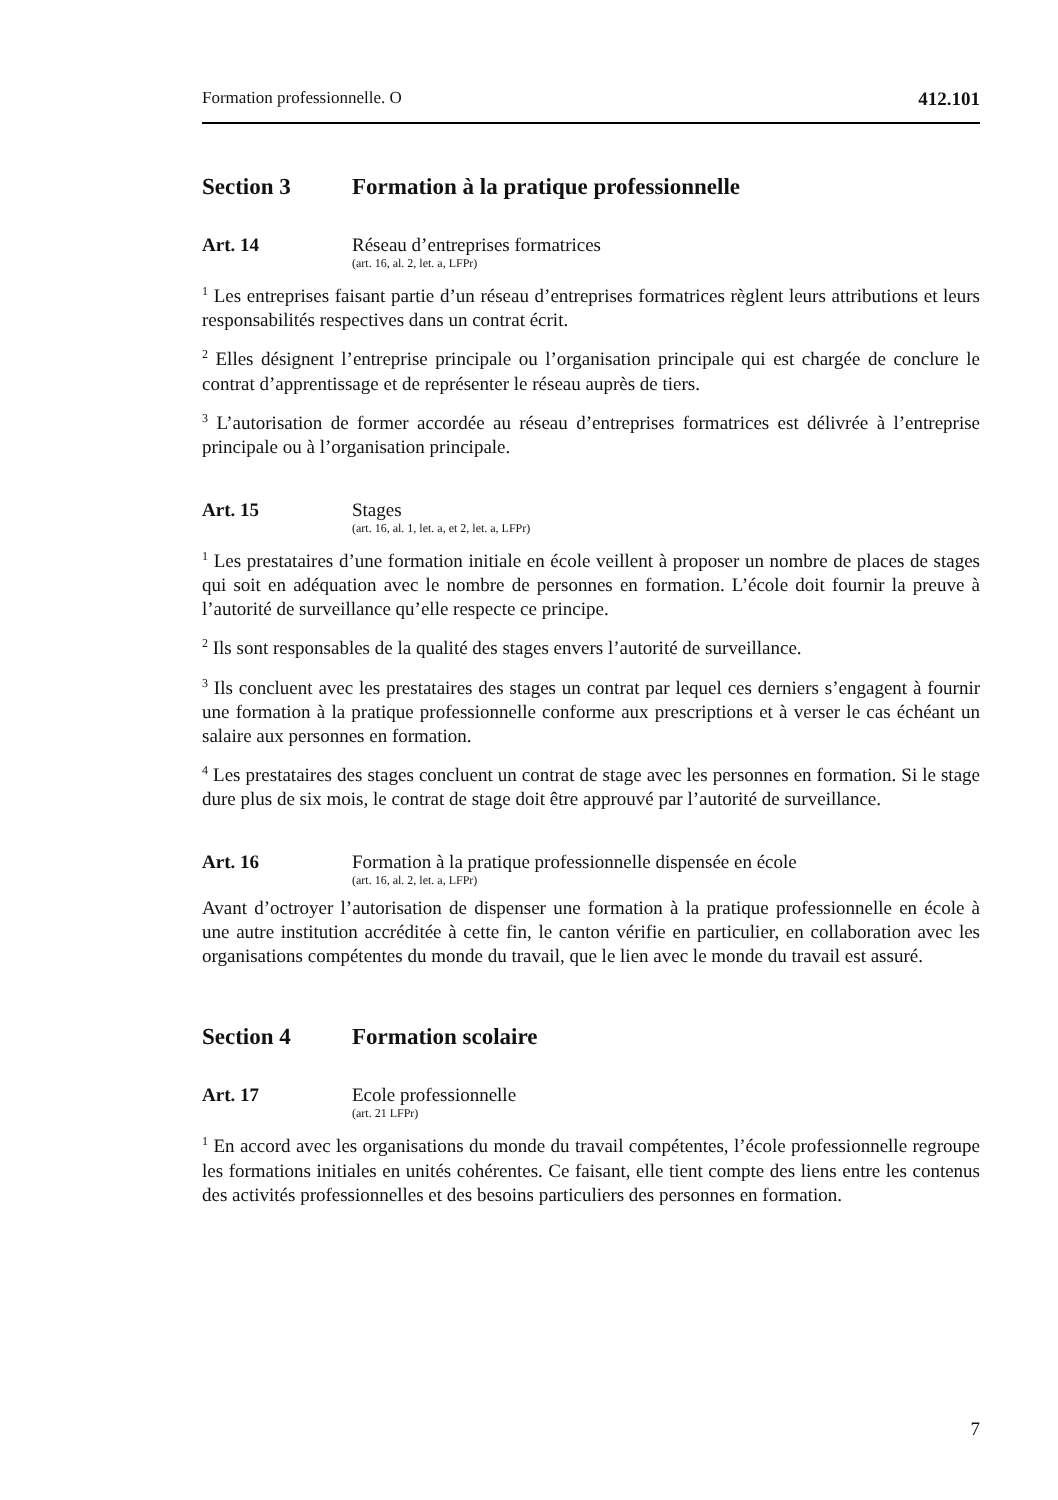Formation professionnelle. O 412.101
Section 3 Formation à la pratique professionnelle
Art. 14 Réseau d’entreprises formatrices
(art. 16, al. 2, let. a, LFPr)
<sup>1</sup> Les entreprises faisant partie d’un réseau d’entreprises formatrices règlent leurs attributions et leurs responsabilités respectives dans un contrat écrit.
<sup>2</sup> Elles désignent l’entreprise principale ou l’organisation principale qui est chargée de conclure le contrat d’apprentissage et de représenter le réseau auprès de tiers.
<sup>3</sup> L’autorisation de former accordée au réseau d’entreprises formatrices est délivrée à l’entreprise principale ou à l’organisation principale.
Art. 15 Stages
(art. 16, al. 1, let. a, et 2, let. a, LFPr)
<sup>1</sup> Les prestataires d’une formation initiale en école veillent à proposer un nombre de places de stages qui soit en adéquation avec le nombre de personnes en formation. L’école doit fournir la preuve à l’autorité de surveillance qu’elle respecte ce principe.
<sup>2</sup> Ils sont responsables de la qualité des stages envers l’autorité de surveillance.
<sup>3</sup> Ils concluent avec les prestataires des stages un contrat par lequel ces derniers s’engagent à fournir une formation à la pratique professionnelle conforme aux prescriptions et à verser le cas échéant un salaire aux personnes en formation.
<sup>4</sup> Les prestataires des stages concluent un contrat de stage avec les personnes en formation. Si le stage dure plus de six mois, le contrat de stage doit être approuvé par l’autorité de surveillance.
Art. 16 Formation à la pratique professionnelle dispensée en école
(art. 16, al. 2, let. a, LFPr)
Avant d’octroyer l’autorisation de dispenser une formation à la pratique professionnelle en école à une autre institution accréditée à cette fin, le canton vérifie en particulier, en collaboration avec les organisations compétentes du monde du travail, que le lien avec le monde du travail est assuré.
Section 4 Formation scolaire
Art. 17 Ecole professionnelle
(art. 21 LFPr)
<sup>1</sup> En accord avec les organisations du monde du travail compétentes, l’école professionnelle regroupe les formations initiales en unités cohérentes. Ce faisant, elle tient compte des liens entre les contenus des activités professionnelles et des besoins particuliers des personnes en formation.
7